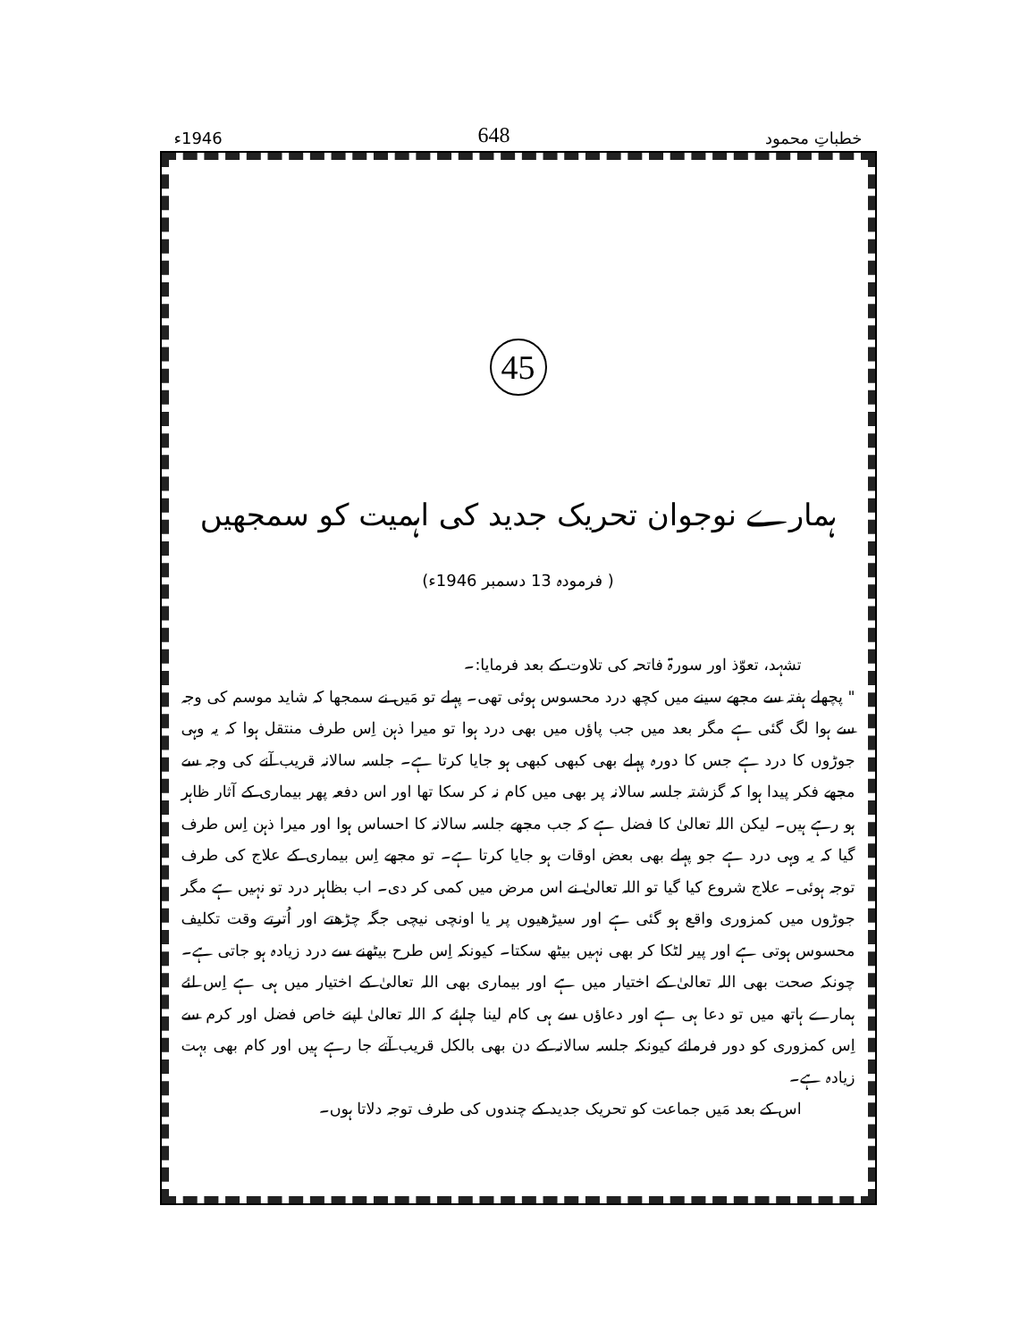خطباتِ محمود 648 1946ء
45
ہمارے نوجوان تحریک جدید کی اہمیت کو سمجھیں
( فرمودہ 13 دسمبر 1946ء)
تشہد، تعوّذ اور سورۃ فاتحہ کی تلاوت کے بعد فرمایا:۔
" پچھلے ہفتہ سے مجھے سینے میں کچھ درد محسوس ہوئی تھی۔ پہلے تو مَیں نے سمجھا کہ شاید موسم کی وجہ سے ہوا لگ گئی ہے مگر بعد میں جب پاؤں میں بھی درد ہوا تو میرا ذہن اِس طرف منتقل ہوا کہ یہ وہی جوڑوں کا درد ہے جس کا دورہ پہلے بھی کبھی کبھی ہو جایا کرتا ہے۔ جلسہ سالانہ قریب آنے کی وجہ سے مجھے فکر پیدا ہوا کہ گزشتہ جلسہ سالانہ پر بھی میں کام نہ کر سکا تھا اور اس دفعہ پھر بیماری کے آثار ظاہر ہو رہے ہیں۔ لیکن اللہ تعالیٰ کا فضل ہے کہ جب مجھے جلسہ سالانہ کا احساس ہوا اور میرا ذہن اِس طرف گیا کہ یہ وہی درد ہے جو پہلے بھی بعض اوقات ہو جایا کرتا ہے۔ تو مجھے اِس بیماری کے علاج کی طرف توجہ ہوئی۔ علاج شروع کیا گیا تو اللہ تعالیٰ نے اس مرض میں کمی کر دی۔ اب بظاہر درد تو نہیں ہے مگر جوڑوں میں کمزوری واقع ہو گئی ہے اور سیڑھیوں پر یا اونچی نیچی جگہ چڑھتے اور اُترتے وقت تکلیف محسوس ہوتی ہے اور پیر لٹکا کر بھی نہیں بیٹھ سکتا۔ کیونکہ اِس طرح بیٹھنے سے درد زیادہ ہو جاتی ہے۔ چونکہ صحت بھی اللہ تعالیٰ کے اختیار میں ہے اور بیماری بھی اللہ تعالیٰ کے اختیار میں ہی ہے اِس لئے ہمارے ہاتھ میں تو دعا ہی ہے اور دعاؤں سے ہی کام لینا چاہئے کہ اللہ تعالیٰ اپنے خاص فضل اور کرم سے اِس کمزوری کو دور فرمائے کیونکہ جلسہ سالانہ کے دن بھی بالکل قریب آتے جا رہے ہیں اور کام بھی بہت زیادہ ہے۔
اس کے بعد مَیں جماعت کو تحریک جدید کے چندوں کی طرف توجہ دلاتا ہوں۔